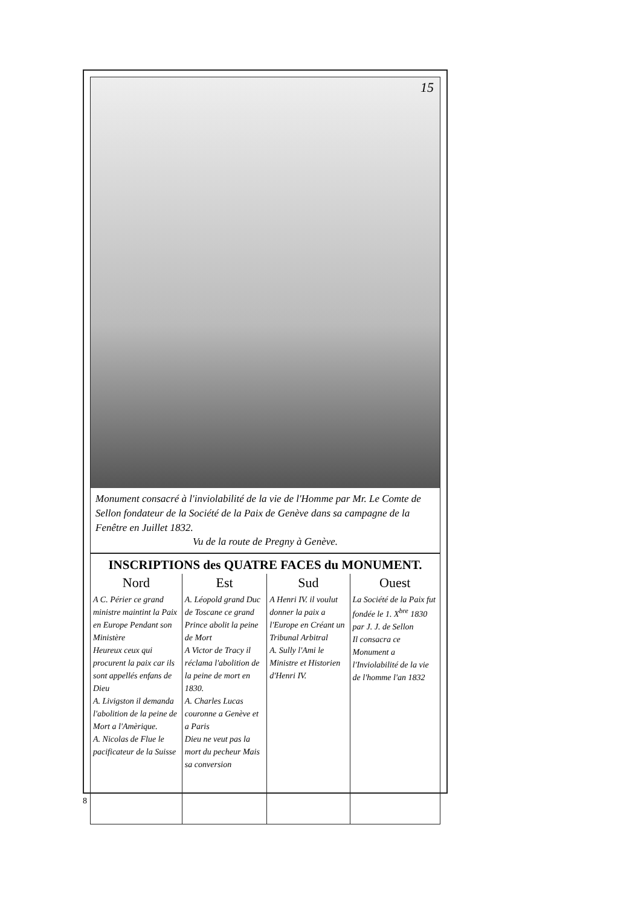15
Monument consacré à l'inviolabilité de la vie de l'Homme par Mr. Le Comte de Sellon fondateur de la Société de la Paix de Genève dans sa campagne de la Fenêtre en Juillet 1832.
Vu de la route de Pregny à Genève.
INSCRIPTIONS des QUATRE FACES du MONUMENT.
| Nord | Est | Sud | Ouest |
| --- | --- | --- | --- |
| A C. Périer ce grand ministre maintint la Paix en Europe Pendant son Ministère Heureux ceux qui procurent la paix car ils sont appellés enfans de Dieu A. Livigston il demanda l'abolition de la peine de Mort a l'Amèrique. A. Nicolas de Flue le pacificateur de la Suisse | A. Léopold grand Duc de Toscane ce grand Prince abolit la peine de Mort A Victor de Tracy il réclama l'abolition de la peine de mort en 1830. A. Charles Lucas couronne a Genève et a Paris Dieu ne veut pas la mort du pecheur Mais sa conversion | A Henri IV. il voulut donner la paix a l'Europe en Créant un Tribunal Arbitral A. Sully l'Ami le Ministre et Historien d'Henri IV. | La Société de la Paix fut fondée le 1. X<sup>bre</sup> 1830 par J. J. de Sellon Il consacra ce Monument a l'Inviolabilité de la vie de l'homme l'an 1832 |
8